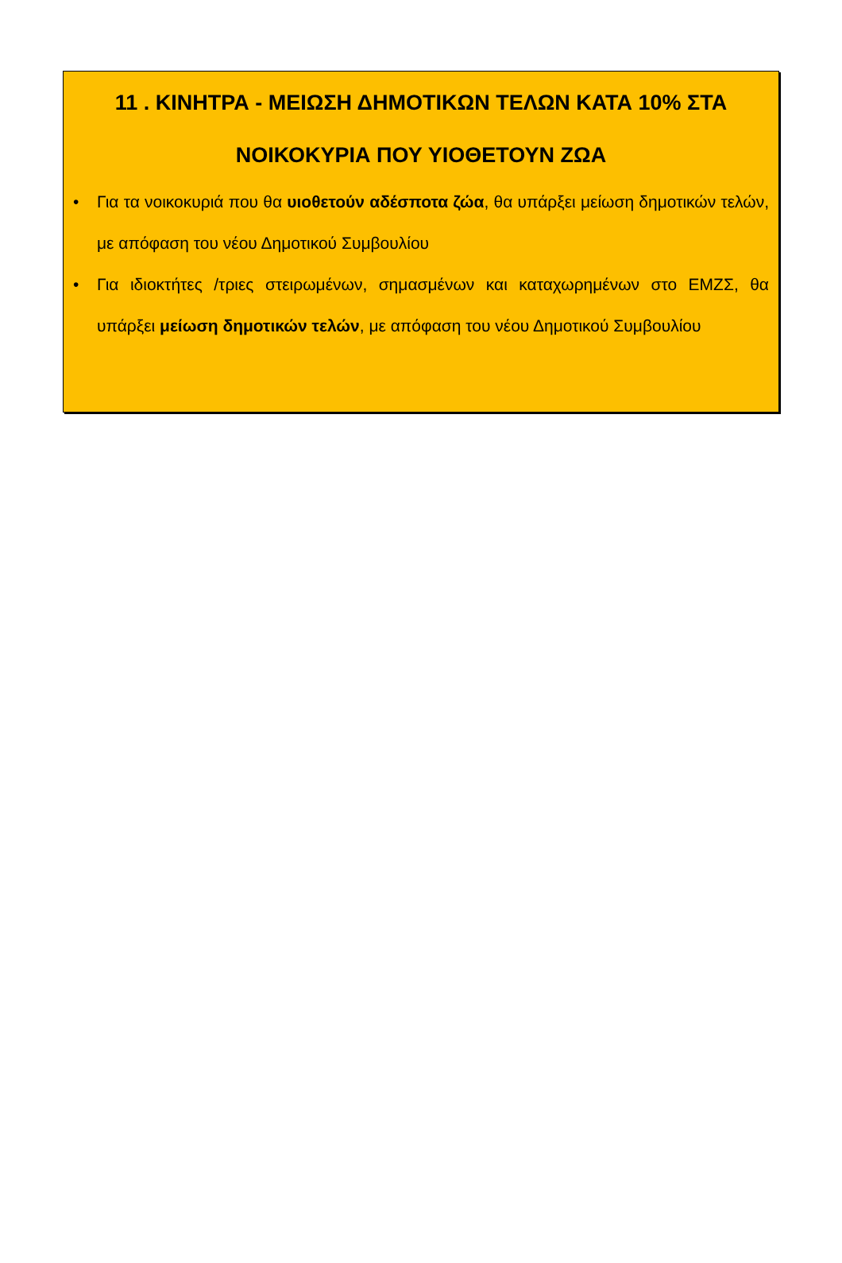11 . ΚΙΝΗΤΡΑ - ΜΕΙΩΣΗ ΔΗΜΟΤΙΚΩΝ ΤΕΛΩΝ ΚΑΤΑ 10% ΣΤΑ ΝΟΙΚΟΚΥΡΙΑ ΠΟΥ ΥΙΟΘΕΤΟΥΝ ΖΩΑ
• Για τα νοικοκυριά που θα υιοθετούν αδέσποτα ζώα, θα υπάρξει μείωση δημοτικών τελών, με απόφαση του νέου Δημοτικού Συμβουλίου
• Για ιδιοκτήτες /τριες στειρωμένων, σημασμένων και καταχωρημένων στο ΕΜΖΣ, θα υπάρξει μείωση δημοτικών τελών, με απόφαση του νέου Δημοτικού Συμβουλίου